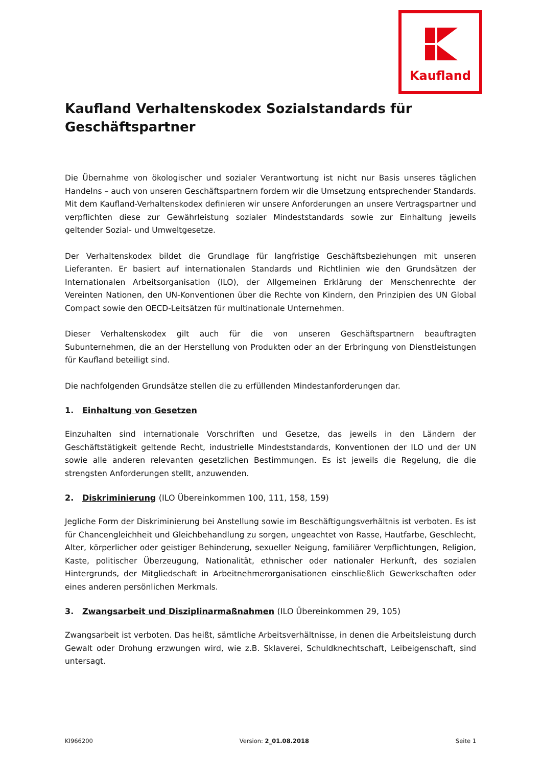Kaufland
Kaufland Verhaltenskodex Sozialstandards für Geschäftspartner
Die Übernahme von ökologischer und sozialer Verantwortung ist nicht nur Basis unseres täglichen Handelns – auch von unseren Geschäftspartnern fordern wir die Umsetzung entsprechender Standards. Mit dem Kaufland-Verhaltenskodex definieren wir unsere Anforderungen an unsere Vertragspartner und verpflichten diese zur Gewährleistung sozialer Mindeststandards sowie zur Einhaltung jeweils geltender Sozial- und Umweltgesetze.
Der Verhaltenskodex bildet die Grundlage für langfristige Geschäftsbeziehungen mit unseren Lieferanten. Er basiert auf internationalen Standards und Richtlinien wie den Grundsätzen der Internationalen Arbeitsorganisation (ILO), der Allgemeinen Erklärung der Menschenrechte der Vereinten Nationen, den UN-Konventionen über die Rechte von Kindern, den Prinzipien des UN Global Compact sowie den OECD-Leitsätzen für multinationale Unternehmen.
Dieser Verhaltenskodex gilt auch für die von unseren Geschäftspartnern beauftragten Subunternehmen, die an der Herstellung von Produkten oder an der Erbringung von Dienstleistungen für Kaufland beteiligt sind.
Die nachfolgenden Grundsätze stellen die zu erfüllenden Mindestanforderungen dar.
1. Einhaltung von Gesetzen
Einzuhalten sind internationale Vorschriften und Gesetze, das jeweils in den Ländern der Geschäftstätigkeit geltende Recht, industrielle Mindeststandards, Konventionen der ILO und der UN sowie alle anderen relevanten gesetzlichen Bestimmungen. Es ist jeweils die Regelung, die die strengsten Anforderungen stellt, anzuwenden.
2. Diskriminierung (ILO Übereinkommen 100, 111, 158, 159)
Jegliche Form der Diskriminierung bei Anstellung sowie im Beschäftigungsverhältnis ist verboten. Es ist für Chancengleichheit und Gleichbehandlung zu sorgen, ungeachtet von Rasse, Hautfarbe, Geschlecht, Alter, körperlicher oder geistiger Behinderung, sexueller Neigung, familiärer Verpflichtungen, Religion, Kaste, politischer Überzeugung, Nationalität, ethnischer oder nationaler Herkunft, des sozialen Hintergrunds, der Mitgliedschaft in Arbeitnehmerorganisationen einschließlich Gewerkschaften oder eines anderen persönlichen Merkmals.
3. Zwangsarbeit und Disziplinarmaßnahmen (ILO Übereinkommen 29, 105)
Zwangsarbeit ist verboten. Das heißt, sämtliche Arbeitsverhältnisse, in denen die Arbeitsleistung durch Gewalt oder Drohung erzwungen wird, wie z.B. Sklaverei, Schuldknechtschaft, Leibeigenschaft, sind untersagt.
KI966200 Version: 2_01.08.2018 Seite 1